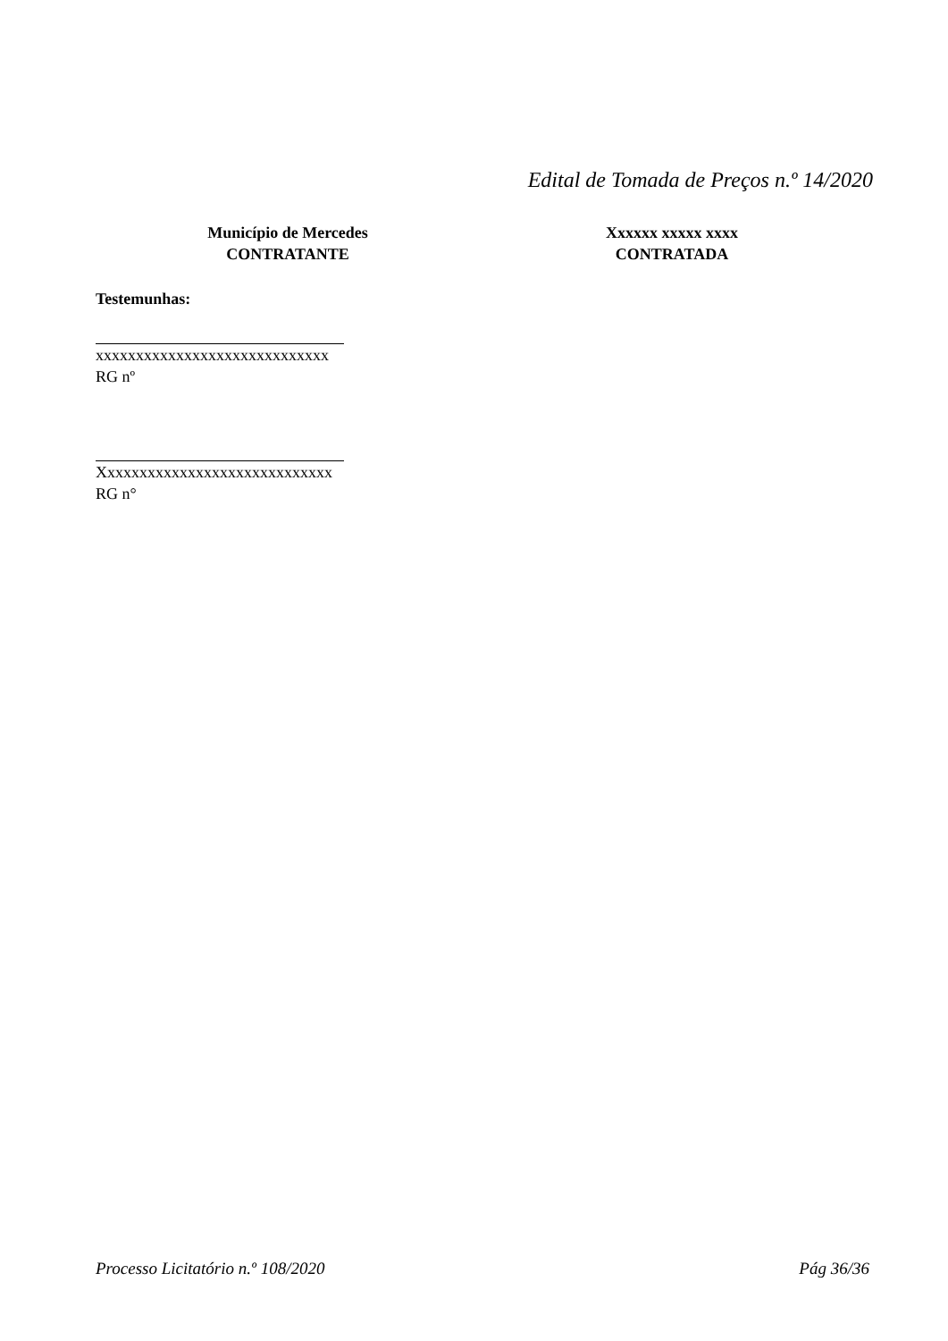Edital de Tomada de Preços n.º 14/2020
Município de Mercedes
CONTRATANTE
Xxxxxx xxxxx xxxx
CONTRATADA
Testemunhas:
xxxxxxxxxxxxxxxxxxxxxxxxxxxxx
RG nº
Xxxxxxxxxxxxxxxxxxxxxxxxxxxxx
RG n°
Processo Licitatório n.º 108/2020 Pág 36/36